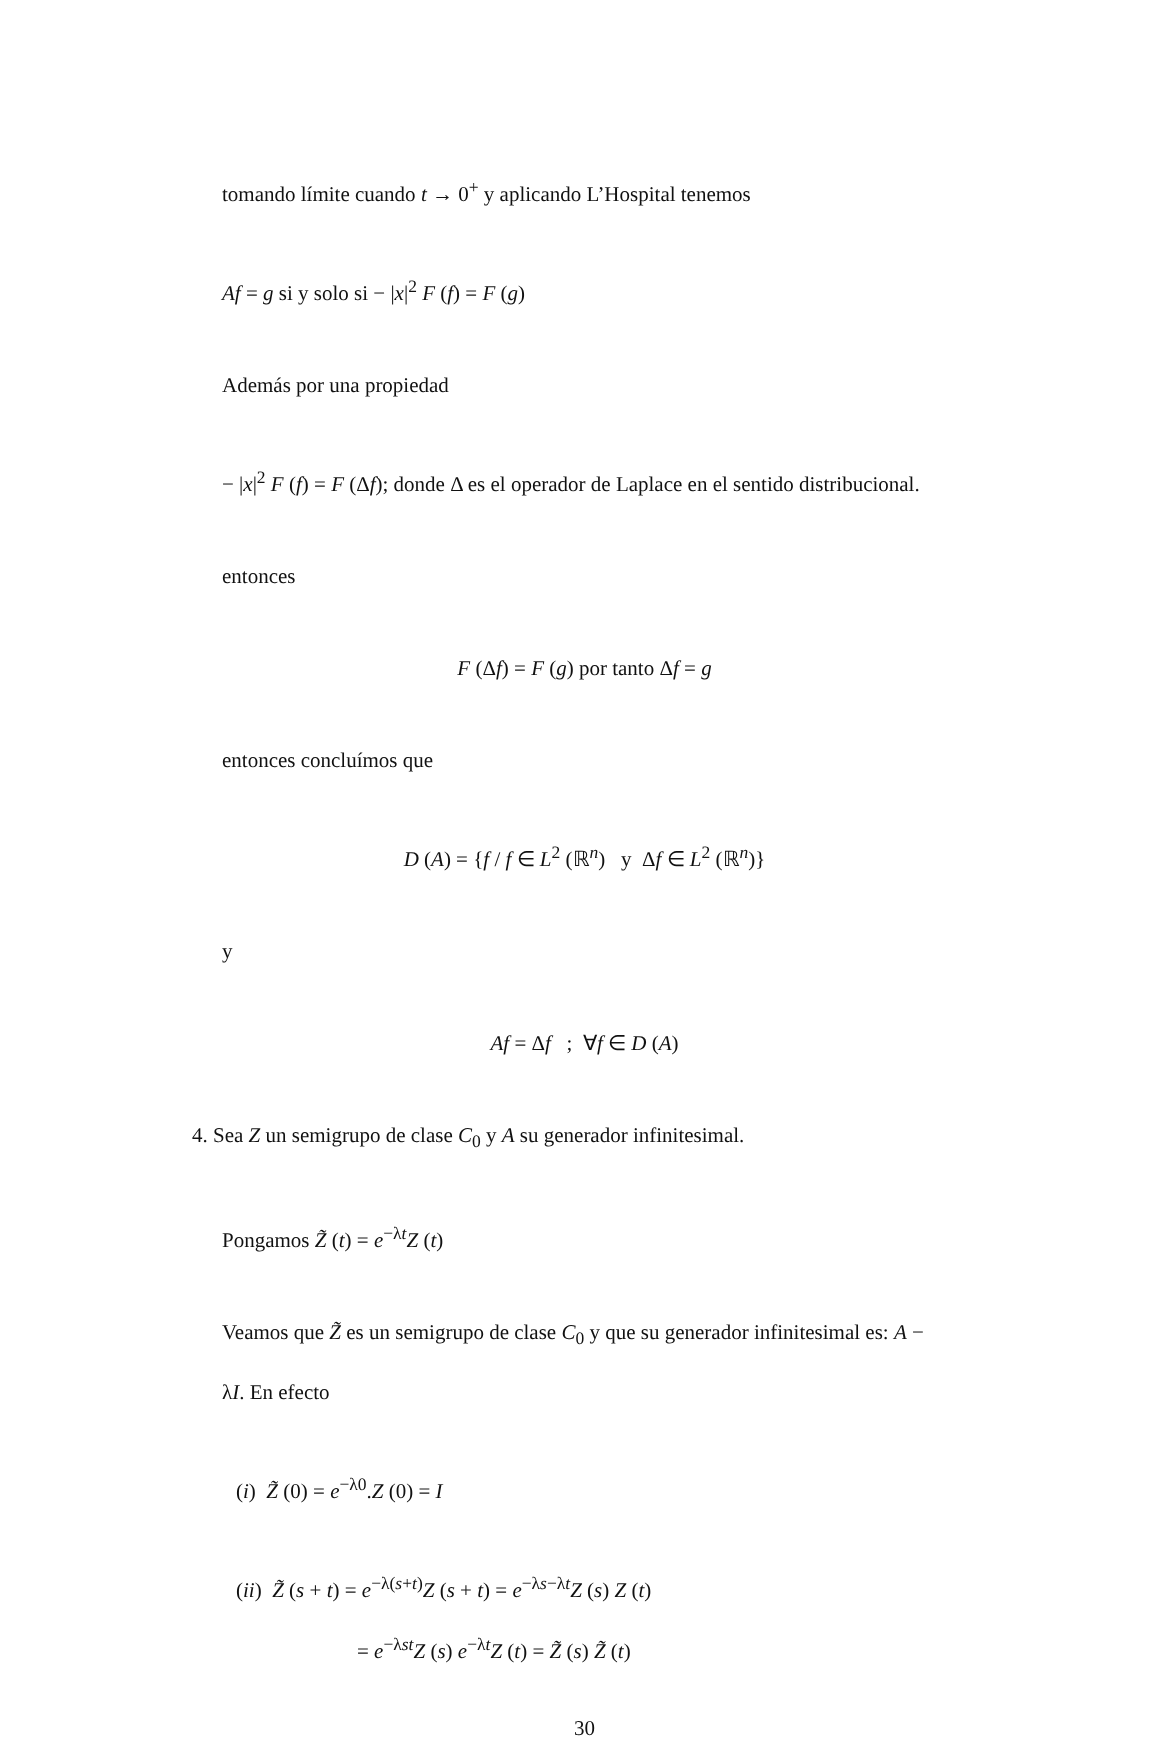tomando límite cuando t → 0<sup>+</sup> y aplicando L’Hospital tenemos
Af = g si y solo si − |x|<sup>2</sup> F (f) = F (g)
Además por una propiedad
− |x|<sup>2</sup> F (f) = F (Δf); donde Δ es el operador de Laplace en el sentido distribucional.
entonces
F (Δf) = F (g) por tanto Δf = g
entonces concluímos que
D (A) = {f / f ∈ L<sup>2</sup> (ℝ<sup>n</sup>) y Δf ∈ L<sup>2</sup> (ℝ<sup>n</sup>)}
y
Af = Δf ; ∀f ∈ D (A)
4. Sea Z un semigrupo de clase C<sub>0</sub> y A su generador infinitesimal.
Pongamos Z̃ (t) = e<sup>−λt</sup>Z (t)
Veamos que Z̃ es un semigrupo de clase C<sub>0</sub> y que su generador infinitesimal es: A − λI. En efecto
(i) Z̃ (0) = e<sup>−λ0</sup>.Z (0) = I
(ii) Z̃ (s + t) = e<sup>−λ(s+t)</sup>Z (s + t) = e<sup>−λs−λt</sup>Z (s) Z (t)
= e<sup>−λst</sup>Z (s) e<sup>−λt</sup>Z (t) = Z̃ (s) Z̃ (t)
30